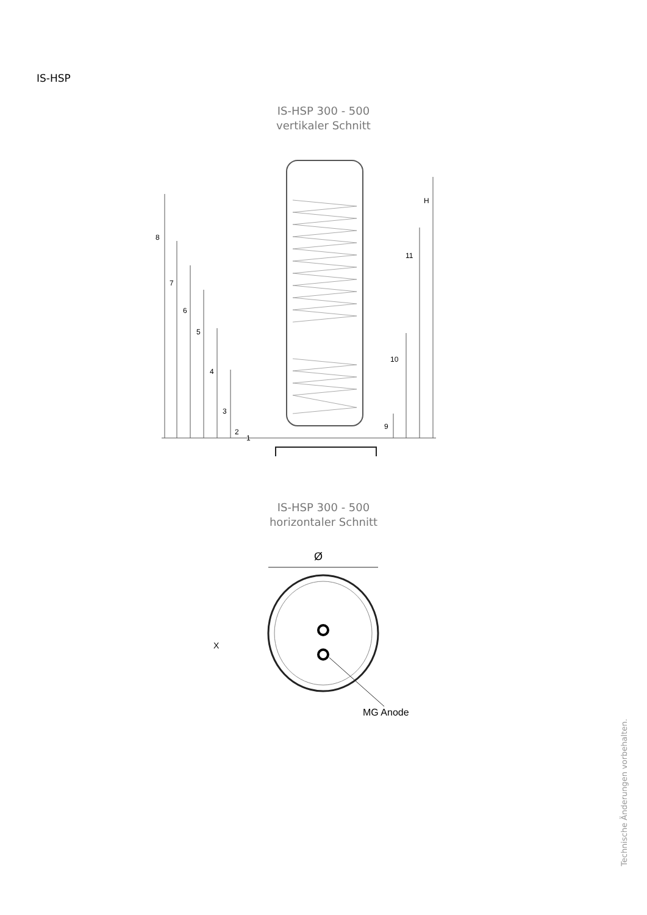IS-HSP
IS-HSP 300 - 500
vertikaler Schnitt
8
7
6
5
4
3
2
1
H
11
10
9
IS-HSP 300 - 500
horizontaler Schnitt
Ø
X
MG Anode
Technische Änderungen vorbehalten.